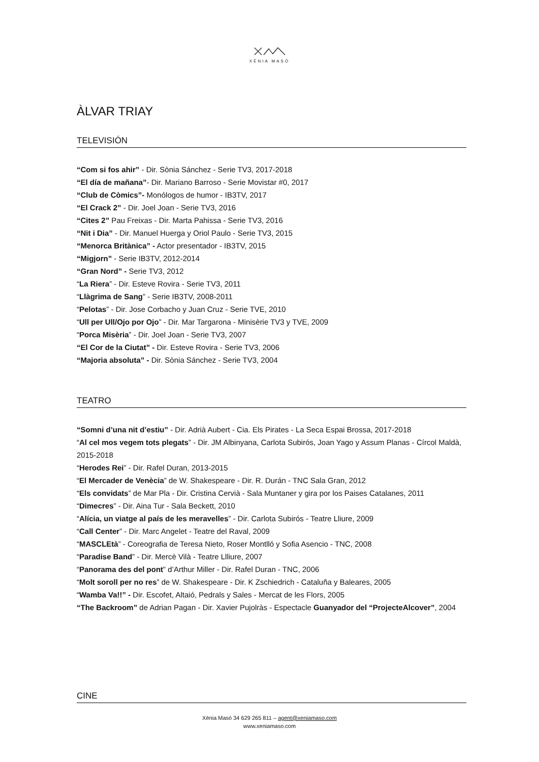XÈNIA MASÓ
ÀLVAR TRIAY
TELEVISIÓN
“Com si fos ahir” - Dir. Sònia Sánchez - Serie TV3, 2017-2018
“El día de mañana”- Dir. Mariano Barroso - Serie Movistar #0, 2017
“Club de Còmics”- Monólogos de humor - IB3TV, 2017
“El Crack 2” - Dir. Joel Joan - Serie TV3, 2016
“Cites 2” Pau Freixas - Dir. Marta Pahissa - Serie TV3, 2016
“Nit i Dia” - Dir. Manuel Huerga y Oriol Paulo - Serie TV3, 2015
“Menorca Britànica” - Actor presentador - IB3TV, 2015
“Migjorn” - Serie IB3TV, 2012-2014
“Gran Nord” - Serie TV3, 2012
“La Riera” - Dir. Esteve Rovira - Serie TV3, 2011
“Llàgrima de Sang” - Serie IB3TV, 2008-2011
“Pelotas” - Dir. Jose Corbacho y Juan Cruz - Serie TVE, 2010
“Ull per Ull/Ojo por Ojo” - Dir. Mar Targarona - Minisèrie TV3 y TVE, 2009
“Porca Misèria” - Dir. Joel Joan - Serie TV3, 2007
“El Cor de la Ciutat” - Dir. Esteve Rovira - Serie TV3, 2006
“Majoria absoluta” - Dir. Sònia Sánchez - Serie TV3, 2004
TEATRO
“Somni d’una nit d’estiu” - Dir. Adrià Aubert - Cia. Els Pirates - La Seca Espai Brossa, 2017-2018
“Al cel mos vegem tots plegats” - Dir. JM Albinyana, Carlota Subirós, Joan Yago y Assum Planas - Círcol Maldà, 2015-2018
“Herodes Rei” - Dir. Rafel Duran, 2013-2015
“El Mercader de Venècia” de W. Shakespeare - Dir. R. Durán - TNC Sala Gran, 2012
“Els convidats” de Mar Pla - Dir. Cristina Cervià - Sala Muntaner y gira por los Paises Catalanes, 2011
“Dimecres” - Dir. Aina Tur - Sala Beckett, 2010
“Alícia, un viatge al país de les meravelles” - Dir. Carlota Subirós - Teatre Lliure, 2009
“Call Center” - Dir. Marc Angelet - Teatre del Raval, 2009
“MASCLEtà” - Coreografia de Teresa Nieto, Roser Montlló y Sofia Asencio - TNC, 2008
“Paradise Band” - Dir. Mercè Vilà - Teatre Llliure, 2007
“Panorama des del pont” d’Arthur Miller - Dir. Rafel Duran - TNC, 2006
“Molt soroll per no res” de W. Shakespeare - Dir. K Zschiedrich - Cataluña y Baleares, 2005
“Wamba Va!!” - Dir. Escofet, Altaió, Pedrals y Sales - Mercat de les Flors, 2005
“The Backroom” de Adrian Pagan - Dir. Xavier Pujolràs - Espectacle Guanyador del “ProjecteAlcover”, 2004
CINE
Xènia Masó 34 629 265 811 – agent@xeniamaso.com
www.xeniamaso.com